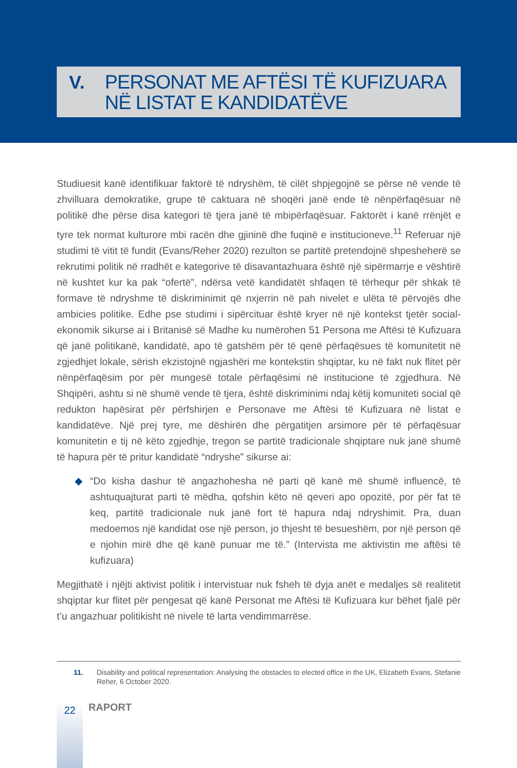V.
PERSONAT ME AFTËSI TË KUFIZUARA
NË LISTAT E KANDIDATËVE
Studiuesit kanë identifikuar faktorë të ndryshëm, të cilët shpjegojnë se përse në vende të zhvilluara demokratike, grupe të caktuara në shoqëri janë ende të nënpërfaqësuar në politikë dhe përse disa kategori të tjera janë të mbipërfaqësuar. Faktorët i kanë rrënjët e tyre tek normat kulturore mbi racën dhe gjininë dhe fuqinë e institucioneve.<sup>11</sup> Referuar një studimi të vitit të fundit (Evans/Reher 2020) rezulton se partitë pretendojnë shpesheherë se rekrutimi politik në rradhët e kategorive të disavantazhuara është një sipërmarrje e vështirë në kushtet kur ka pak “ofertë”, ndërsa vetë kandidatët shfaqen të tërhequr për shkak të formave të ndryshme të diskriminimit që nxjerrin në pah nivelet e ulëta të përvojës dhe ambicies politike. Edhe pse studimi i sipërcituar është kryer në një kontekst tjetër social-ekonomik sikurse ai i Britanisë së Madhe ku numërohen 51 Persona me Aftësi të Kufizuara që janë politikanë, kandidatë, apo të gatshëm për të qenë përfaqësues të komunitetit në zgjedhjet lokale, sërish ekzistojnë ngjashëri me kontekstin shqiptar, ku në fakt nuk flitet për nënpërfaqësim por për mungesë totale përfaqësimi në institucione të zgjedhura. Në Shqipëri, ashtu si në shumë vende të tjera, është diskriminimi ndaj këtij komuniteti social që redukton hapësirat për përfshirjen e Personave me Aftësi të Kufizuara në listat e kandidatëve. Një prej tyre, me dëshirën dhe përgatitjen arsimore për të përfaqësuar komunitetin e tij në këto zgjedhje, tregon se partitë tradicionale shqiptare nuk janë shumë të hapura për të pritur kandidatë “ndryshe” sikurse ai:
◆ “Do kisha dashur të angazhohesha në parti që kanë më shumë influencë, të ashtuquajturat parti të mëdha, qofshin këto në qeveri apo opozitë, por për fat të keq, partitë tradicionale nuk janë fort të hapura ndaj ndryshimit. Pra, duan medoemos një kandidat ose një person, jo thjesht të besueshëm, por një person që e njohin mirë dhe që kanë punuar me të.” (Intervista me aktivistin me aftësi të kufizuara)
Megjithatë i njëjti aktivist politik i intervistuar nuk fsheh të dyja anët e medaljes së realitetit shqiptar kur flitet për pengesat që kanë Personat me Aftësi të Kufizuara kur bëhet fjalë për t’u angazhuar politikisht në nivele të larta vendimmarrëse.
11. Disability and political representation: Analysing the obstacles to elected office in the UK, Elizabeth Evans, Stefanie Reher, 6 October 2020.
22
RAPORT